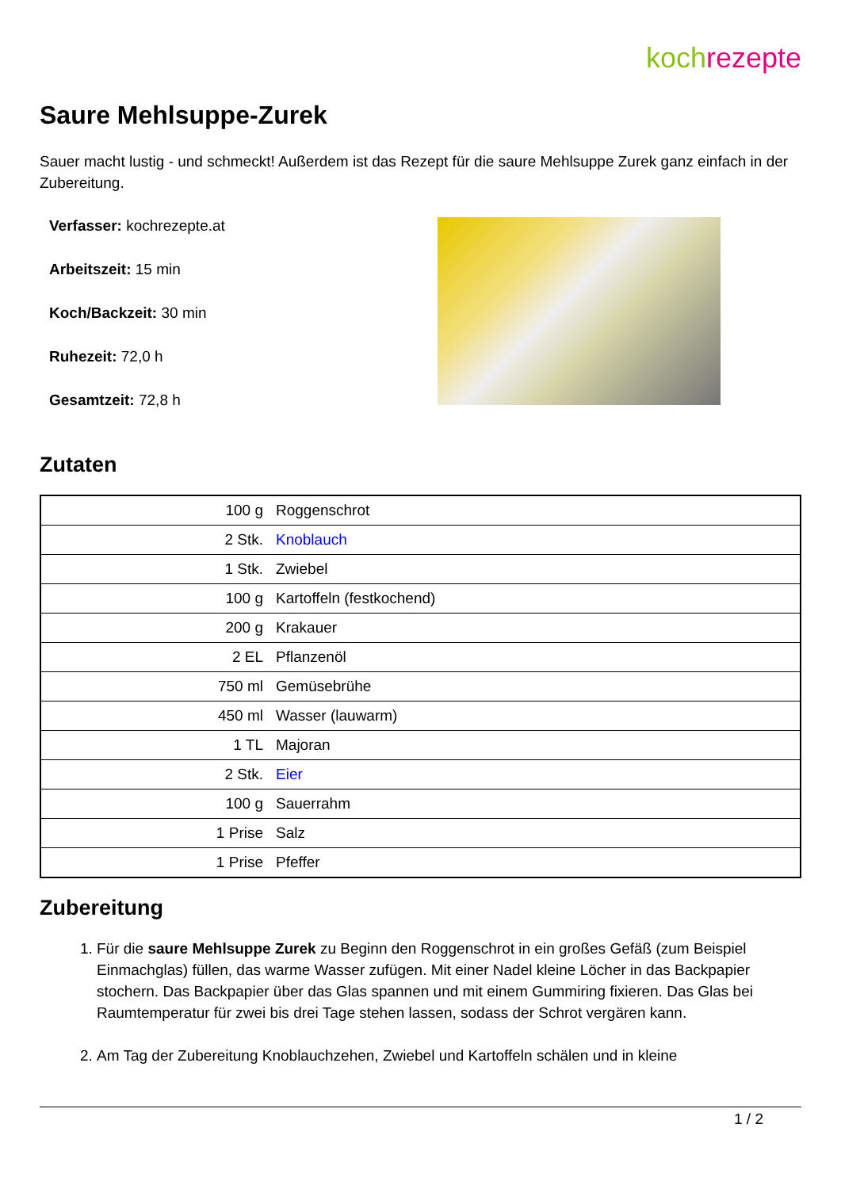koch rezepte
Saure Mehlsuppe-Zurek
Sauer macht lustig - und schmeckt! Außerdem ist das Rezept für die saure Mehlsuppe Zurek ganz einfach in der Zubereitung.
Verfasser: kochrezepte.at
Arbeitszeit: 15 min
Koch/Backzeit: 30 min
Ruhezeit: 72,0 h
Gesamtzeit: 72,8 h
Zutaten
| 100 g | Roggenschrot |
| 2 Stk. | Knoblauch |
| 1 Stk. | Zwiebel |
| 100 g | Kartoffeln (festkochend) |
| 200 g | Krakauer |
| 2 EL | Pflanzenöl |
| 750 ml | Gemüsebrühe |
| 450 ml | Wasser (lauwarm) |
| 1 TL | Majoran |
| 2 Stk. | Eier |
| 100 g | Sauerrahm |
| 1 Prise | Salz |
| 1 Prise | Pfeffer |
Zubereitung
1. Für die saure Mehlsuppe Zurek zu Beginn den Roggenschrot in ein großes Gefäß (zum Beispiel Einmachglas) füllen, das warme Wasser zufügen. Mit einer Nadel kleine Löcher in das Backpapier stochern. Das Backpapier über das Glas spannen und mit einem Gummiring fixieren. Das Glas bei Raumtemperatur für zwei bis drei Tage stehen lassen, sodass der Schrot vergären kann.
2. Am Tag der Zubereitung Knoblauchzehen, Zwiebel und Kartoffeln schälen und in kleine
1 / 2